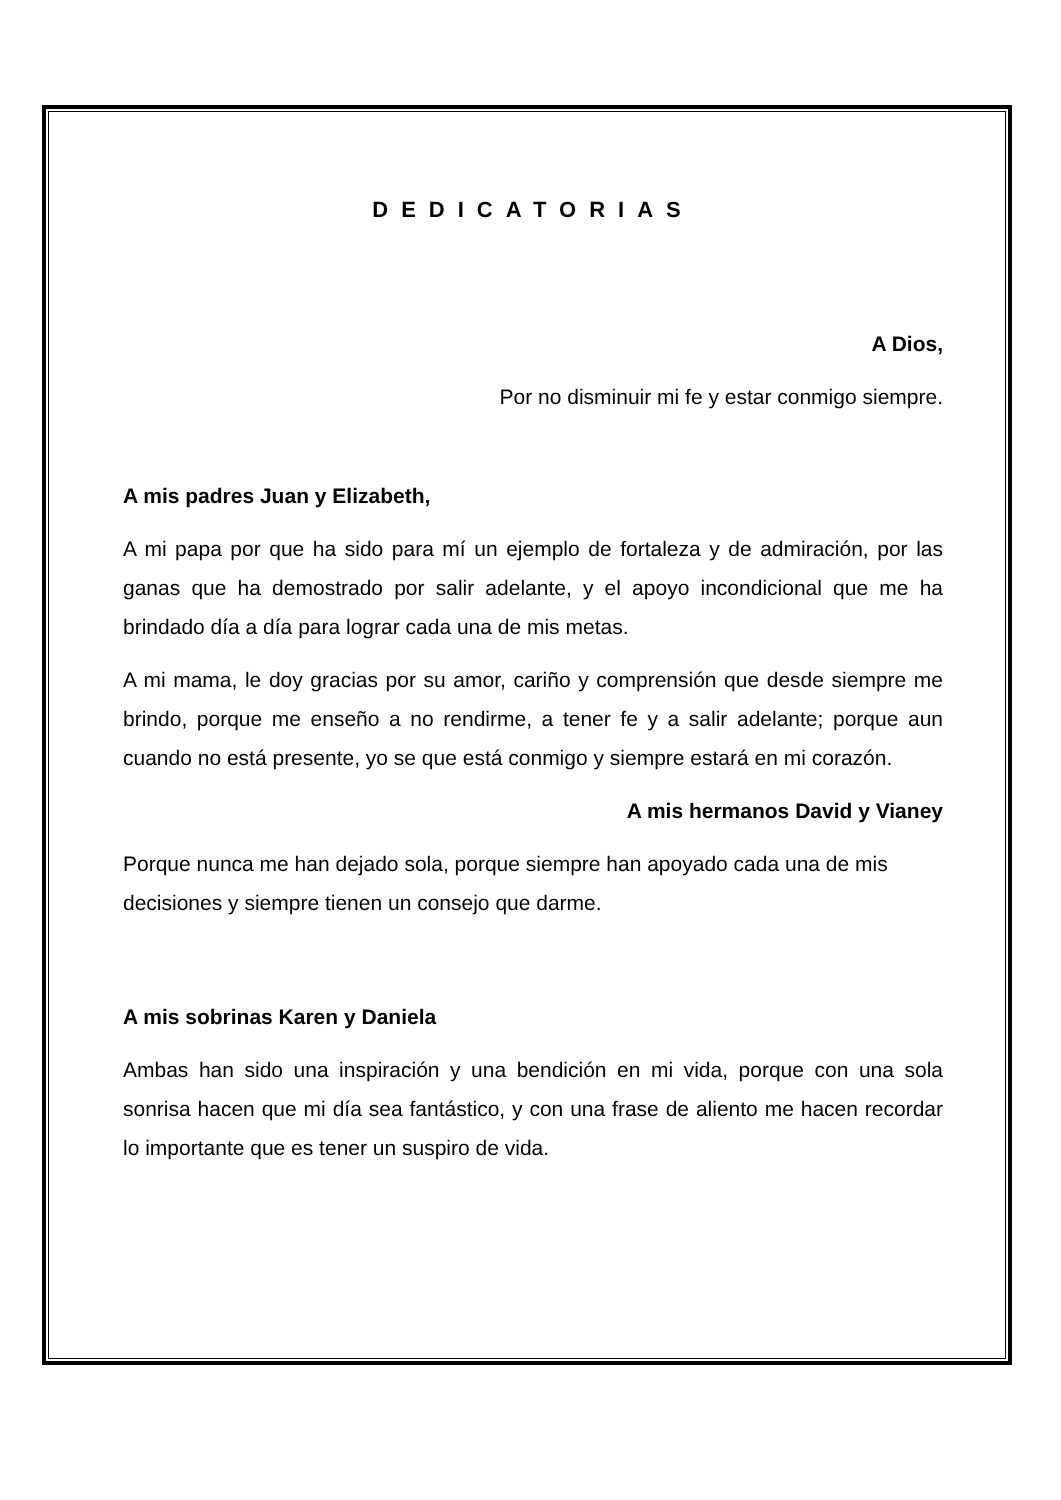DEDICATORIAS
A Dios,
Por no disminuir mi fe y estar conmigo siempre.
A mis padres Juan y Elizabeth,
A mi papa por que ha sido para mí un ejemplo de fortaleza y de admiración, por las ganas que ha demostrado por salir adelante, y el apoyo incondicional que me ha brindado día a día para lograr cada una de mis metas.
A mi mama, le doy gracias por su amor, cariño y comprensión que desde siempre me brindo, porque me enseño a no rendirme, a tener fe y a salir adelante; porque aun cuando no está presente, yo se que está conmigo y siempre estará en mi corazón.
A mis hermanos David y Vianey
Porque nunca me han dejado sola, porque siempre han apoyado cada una de mis decisiones y siempre tienen un consejo que darme.
A mis sobrinas Karen y Daniela
Ambas han sido una inspiración y una bendición en mi vida, porque con una sola sonrisa hacen que mi día sea fantástico, y con una frase de aliento me hacen recordar lo importante que es tener un suspiro de vida.